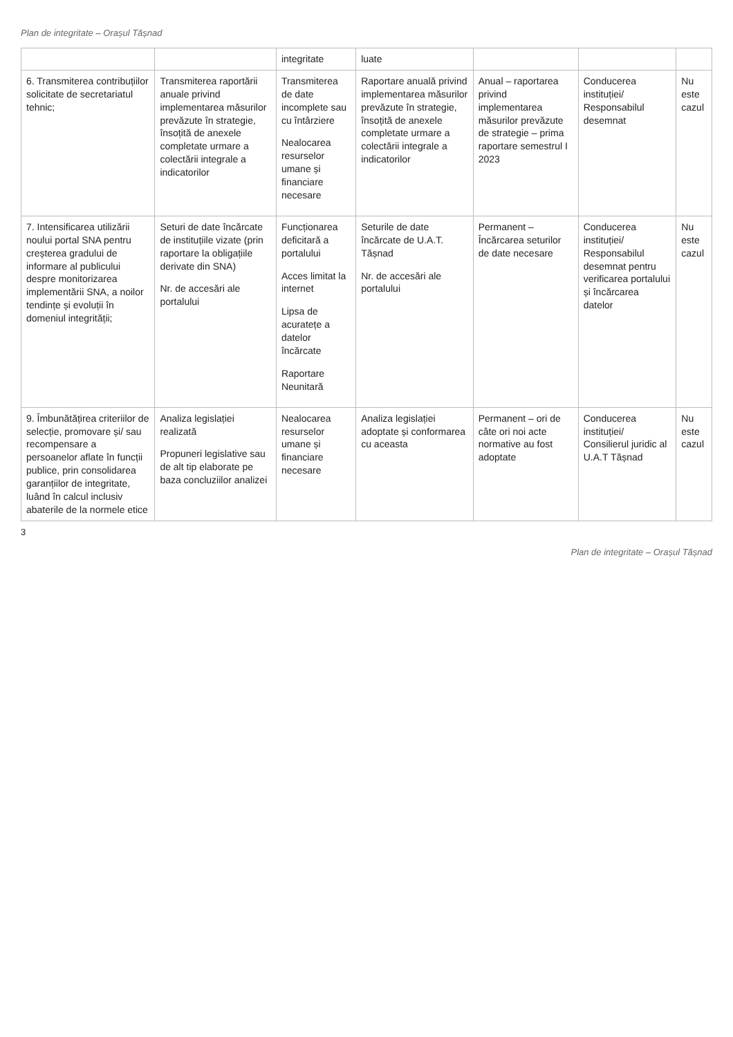Plan de integritate – Orașul Tășnad
| | | integritate | luate | | | |
| 6. Transmiterea contribuțiilor solicitate de secretariatul tehnic; | Transmiterea raportării anuale privind implementarea măsurilor prevăzute în strategie, însoțită de anexele completate urmare a colectării integrale a indicatorilor | Transmiterea de date incomplete sau cu întârziere Nealocarea resurselor umane și financiare necesare | Raportare anuală privind implementarea măsurilor prevăzute în strategie, însoțită de anexele completate urmare a colectării integrale a indicatorilor | Anual – raportarea privind implementarea măsurilor prevăzute de strategie – prima raportare semestrul I 2023 | Conducerea instituției/ Responsabilul desemnat | Nu este cazul |
| 7. Intensificarea utilizării noului portal SNA pentru creșterea gradului de informare al publicului despre monitorizarea implementării SNA, a noilor tendințe și evoluții în domeniul integrității; | Seturi de date încărcate de instituțiile vizate (prin raportare la obligațiile derivate din SNA) Nr. de accesări ale portalului | Funcționarea deficitară a portalului Acces limitat la internet Lipsa de acuratețe a datelor încărcate Raportare Neunitară | Seturile de date încărcate de U.A.T. Tășnad Nr. de accesări ale portalului | Permanent – Încărcarea seturilor de date necesare | Conducerea instituției/ Responsabilul desemnat pentru verificarea portalului și încărcarea datelor | Nu este cazul |
| 9. Îmbunătățirea criteriilor de selecție, promovare și/ sau recompensare a persoanelor aflate în funcții publice, prin consolidarea garanțiilor de integritate, luând în calcul inclusiv abaterile de la normele etice | Analiza legislației realizată Propuneri legislative sau de alt tip elaborate pe baza concluziilor analizei | Nealocarea resurselor umane și financiare necesare | Analiza legislației adoptate și conformarea cu aceasta | Permanent – ori de câte ori noi acte normative au fost adoptate | Conducerea instituției/ Consilierul juridic al U.A.T Tășnad | Nu este cazul |
3
Plan de integritate – Orașul Tășnad